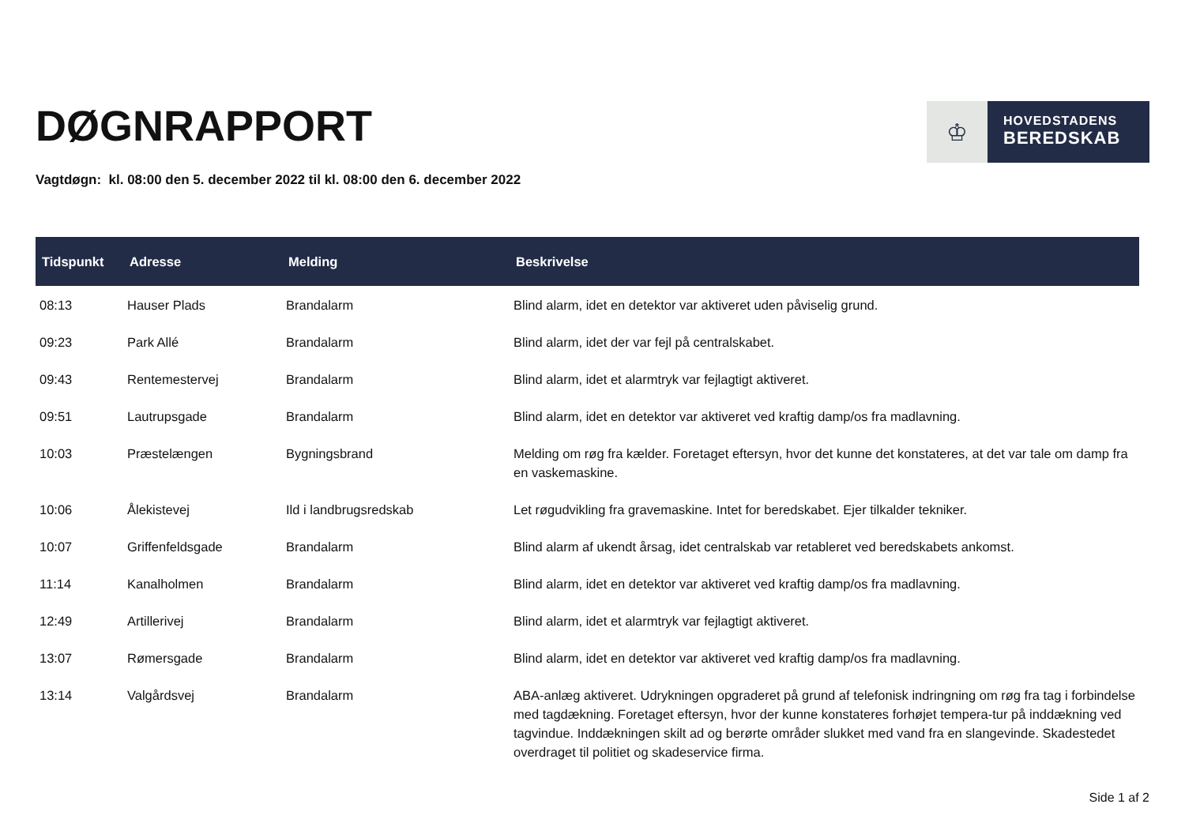DØGNRAPPORT
♔
HOVEDSTADENS
BEREDSKAB
Vagtdøgn: kl. 08:00 den 5. december 2022 til kl. 08:00 den 6. december 2022
| Tidspunkt | Adresse | Melding | Beskrivelse |
| --- | --- | --- | --- |
| 08:13 | Hauser Plads | Brandalarm | Blind alarm, idet en detektor var aktiveret uden påviselig grund. |
| 09:23 | Park Allé | Brandalarm | Blind alarm, idet der var fejl på centralskabet. |
| 09:43 | Rentemestervej | Brandalarm | Blind alarm, idet et alarmtryk var fejlagtigt aktiveret. |
| 09:51 | Lautrupsgade | Brandalarm | Blind alarm, idet en detektor var aktiveret ved kraftig damp/os fra madlavning. |
| 10:03 | Præstelængen | Bygningsbrand | Melding om røg fra kælder. Foretaget eftersyn, hvor det kunne det konstateres, at det var tale om damp fra en vaskemaskine. |
| 10:06 | Ålekistevej | Ild i landbrugsredskab | Let røgudvikling fra gravemaskine. Intet for beredskabet. Ejer tilkalder tekniker. |
| 10:07 | Griffenfeldsgade | Brandalarm | Blind alarm af ukendt årsag, idet centralskab var retableret ved beredskabets ankomst. |
| 11:14 | Kanalholmen | Brandalarm | Blind alarm, idet en detektor var aktiveret ved kraftig damp/os fra madlavning. |
| 12:49 | Artillerivej | Brandalarm | Blind alarm, idet et alarmtryk var fejlagtigt aktiveret. |
| 13:07 | Rømersgade | Brandalarm | Blind alarm, idet en detektor var aktiveret ved kraftig damp/os fra madlavning. |
| 13:14 | Valgårdsvej | Brandalarm | ABA-anlæg aktiveret. Udrykningen opgraderet på grund af telefonisk indringning om røg fra tag i forbindelse med tagdækning. Foretaget eftersyn, hvor der kunne konstateres forhøjet tempera-tur på inddækning ved tagvindue. Inddækningen skilt ad og berørte områder slukket med vand fra en slangevinde. Skadestedet overdraget til politiet og skadeservice firma. |
Side 1 af 2